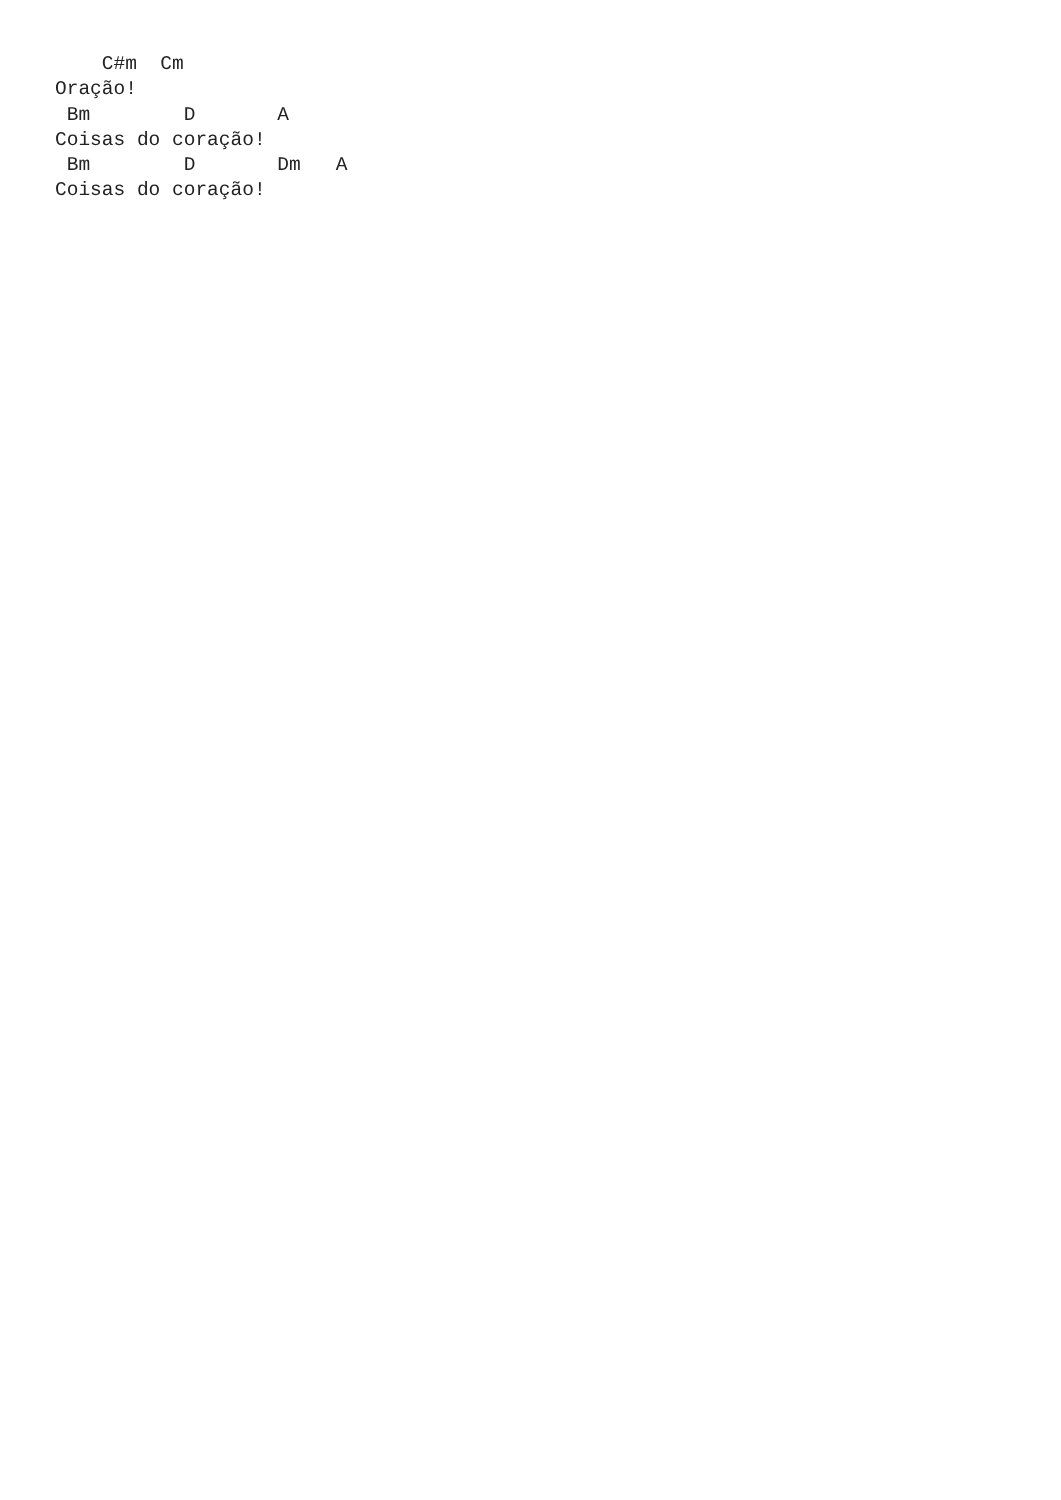C#m  Cm
Oração!
 Bm        D       A
Coisas do coração!
 Bm        D       Dm   A
Coisas do coração!